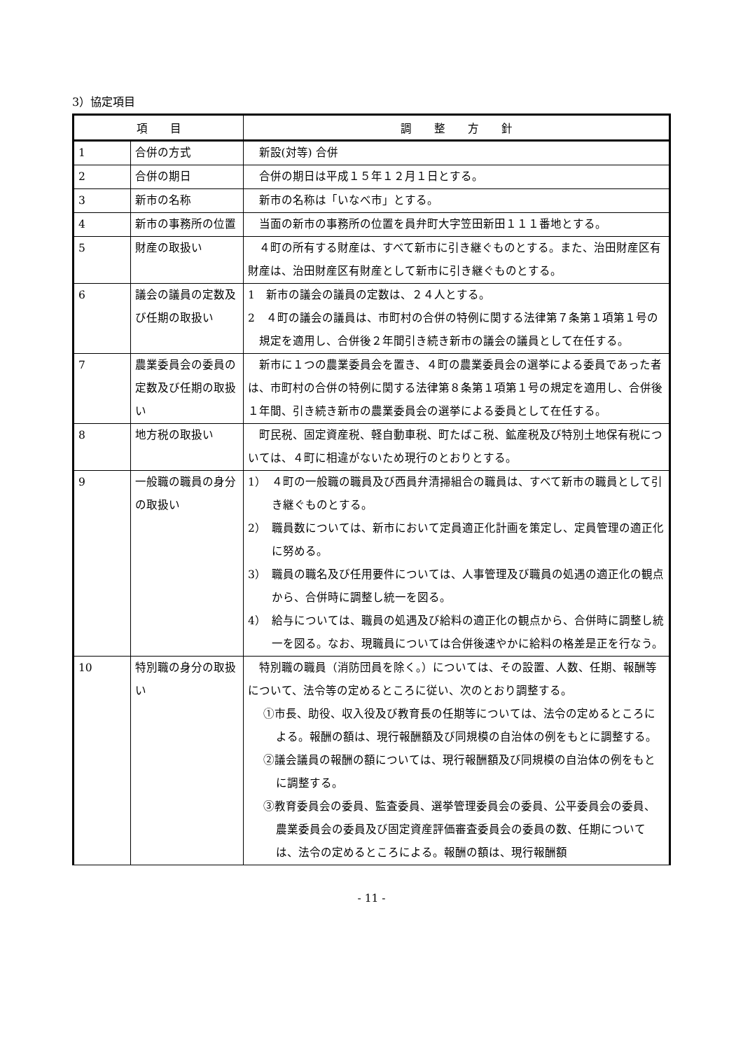3）協定項目
| 項 目 | | 調 整 方 針 |
| --- | --- | --- |
| 1 | 合併の方式 | 新設(対等) 合併 |
| 2 | 合併の期日 | 合併の期日は平成１５年１２月１日とする。 |
| 3 | 新市の名称 | 新市の名称は「いなべ市」とする。 |
| 4 | 新市の事務所の位置 | 当面の新市の事務所の位置を員弁町大字笠田新田１１１番地とする。 |
| 5 | 財産の取扱い | ４町の所有する財産は、すべて新市に引き継ぐものとする。また、治田財産区有財産は、治田財産区有財産として新市に引き継ぐものとする。 |
| 6 | 議会の議員の定数及び任期の取扱い | 1 新市の議会の議員の定数は、２４人とする。 2 ４町の議会の議員は、市町村の合併の特例に関する法律第７条第１項第１号の規定を適用し、合併後２年間引き続き新市の議会の議員として在任する。 |
| 7 | 農業委員会の委員の定数及び任期の取扱い | 新市に１つの農業委員会を置き、４町の農業委員会の選挙による委員であった者は、市町村の合併の特例に関する法律第８条第１項第１号の規定を適用し、合併後１年間、引き続き新市の農業委員会の選挙による委員として在任する。 |
| 8 | 地方税の取扱い | 町民税、固定資産税、軽自動車税、町たばこ税、鉱産税及び特別土地保有税については、４町に相違がないため現行のとおりとする。 |
| 9 | 一般職の職員の身分の取扱い | 1） ４町の一般職の職員及び西員弁清掃組合の職員は、すべて新市の職員として引き継ぐものとする。 2） 職員数については、新市において定員適正化計画を策定し、定員管理の適正化に努める。 3） 職員の職名及び任用要件については、人事管理及び職員の処遇の適正化の観点から、合併時に調整し統一を図る。 4） 給与については、職員の処遇及び給料の適正化の観点から、合併時に調整し統一を図る。なお、現職員については合併後速やかに給料の格差是正を行なう。 |
| 10 | 特別職の身分の取扱い | 特別職の職員（消防団員を除く。）については、その設置、人数、任期、報酬等について、法令等の定めるところに従い、次のとおり調整する。 ①市長、助役、収入役及び教育長の任期等については、法令の定めるところによる。報酬の額は、現行報酬額及び同規模の自治体の例をもとに調整する。 ②議会議員の報酬の額については、現行報酬額及び同規模の自治体の例をもとに調整する。 ③教育委員会の委員、監査委員、選挙管理委員会の委員、公平委員会の委員、農業委員会の委員及び固定資産評価審査委員会の委員の数、任期については、法令の定めるところによる。報酬の額は、現行報酬額 |
- 11 -